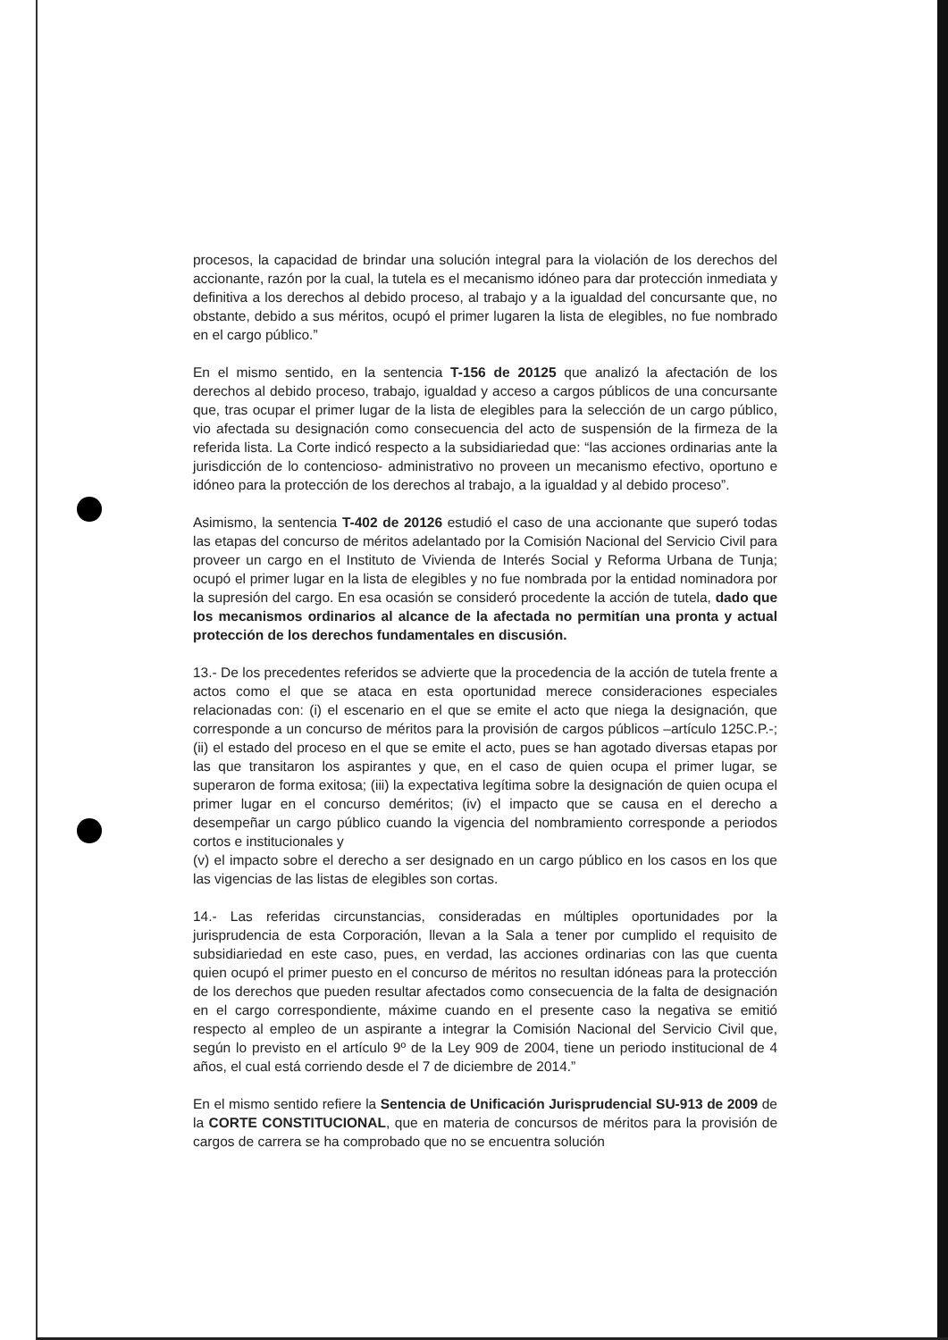procesos, la capacidad de brindar una solución integral para la violación de los derechos del accionante, razón por la cual, la tutela es el mecanismo idóneo para dar protección inmediata y definitiva a los derechos al debido proceso, al trabajo y a la igualdad del concursante que, no obstante, debido a sus méritos, ocupó el primer lugaren la lista de elegibles, no fue nombrado en el cargo público.”
En el mismo sentido, en la sentencia T-156 de 20125 que analizó la afectación de los derechos al debido proceso, trabajo, igualdad y acceso a cargos públicos de una concursante que, tras ocupar el primer lugar de la lista de elegibles para la selección de un cargo público, vio afectada su designación como consecuencia del acto de suspensión de la firmeza de la referida lista. La Corte indicó respecto a la subsidiariedad que: “las acciones ordinarias ante la jurisdicción de lo contencioso- administrativo no proveen un mecanismo efectivo, oportuno e idóneo para la protección de los derechos al trabajo, a la igualdad y al debido proceso”.
Asimismo, la sentencia T-402 de 20126 estudió el caso de una accionante que superó todas las etapas del concurso de méritos adelantado por la Comisión Nacional del Servicio Civil para proveer un cargo en el Instituto de Vivienda de Interés Social y Reforma Urbana de Tunja; ocupó el primer lugar en la lista de elegibles y no fue nombrada por la entidad nominadora por la supresión del cargo. En esa ocasión se consideró procedente la acción de tutela, dado que los mecanismos ordinarios al alcance de la afectada no permitían una pronta y actual protección de los derechos fundamentales en discusión.
13.- De los precedentes referidos se advierte que la procedencia de la acción de tutela frente a actos como el que se ataca en esta oportunidad merece consideraciones especiales relacionadas con: (i) el escenario en el que se emite el acto que niega la designación, que corresponde a un concurso de méritos para la provisión de cargos públicos –artículo 125C.P.-; (ii) el estado del proceso en el que se emite el acto, pues se han agotado diversas etapas por las que transitaron los aspirantes y que, en el caso de quien ocupa el primer lugar, se superaron de forma exitosa; (iii) la expectativa legítima sobre la designación de quien ocupa el primer lugar en el concurso deméritos; (iv) el impacto que se causa en el derecho a desempeñar un cargo público cuando la vigencia del nombramiento corresponde a periodos cortos e institucionales y
(v) el impacto sobre el derecho a ser designado en un cargo público en los casos en los que las vigencias de las listas de elegibles son cortas.
14.- Las referidas circunstancias, consideradas en múltiples oportunidades por la jurisprudencia de esta Corporación, llevan a la Sala a tener por cumplido el requisito de subsidiariedad en este caso, pues, en verdad, las acciones ordinarias con las que cuenta quien ocupó el primer puesto en el concurso de méritos no resultan idóneas para la protección de los derechos que pueden resultar afectados como consecuencia de la falta de designación en el cargo correspondiente, máxime cuando en el presente caso la negativa se emitió respecto al empleo de un aspirante a integrar la Comisión Nacional del Servicio Civil que, según lo previsto en el artículo 9º de la Ley 909 de 2004, tiene un periodo institucional de 4 años, el cual está corriendo desde el 7 de diciembre de 2014.”
En el mismo sentido refiere la Sentencia de Unificación Jurisprudencial SU-913 de 2009 de la CORTE CONSTITUCIONAL, que en materia de concursos de méritos para la provisión de cargos de carrera se ha comprobado que no se encuentra solución